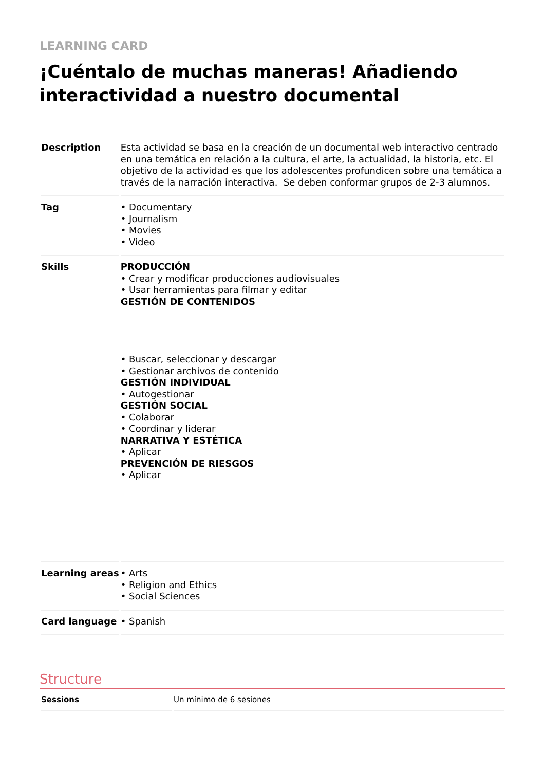LEARNING CARD
¡Cuéntalo de muchas maneras! Añadiendo interactividad a nuestro documental
| Description | Esta actividad se basa en la creación de un documental web interactivo centrado en una temática en relación a la cultura, el arte, la actualidad, la historia, etc. El objetivo de la actividad es que los adolescentes profundicen sobre una temática a través de la narración interactiva. Se deben conformar grupos de 2-3 alumnos. |
| Tag | • Documentary • Journalism • Movies • Video |
| Skills | PRODUCCIÓN • Crear y modificar producciones audiovisuales • Usar herramientas para filmar y editar GESTIÓN DE CONTENIDOS • Buscar, seleccionar y descargar • Gestionar archivos de contenido GESTIÓN INDIVIDUAL • Autogestionar GESTIÓN SOCIAL • Colaborar • Coordinar y liderar NARRATIVA Y ESTÉTICA • Aplicar PREVENCIÓN DE RIESGOS • Aplicar |
| Learning areas | • Arts • Religion and Ethics • Social Sciences |
| Card language | • Spanish |
Structure
| Sessions | Un mínimo de 6 sesiones |